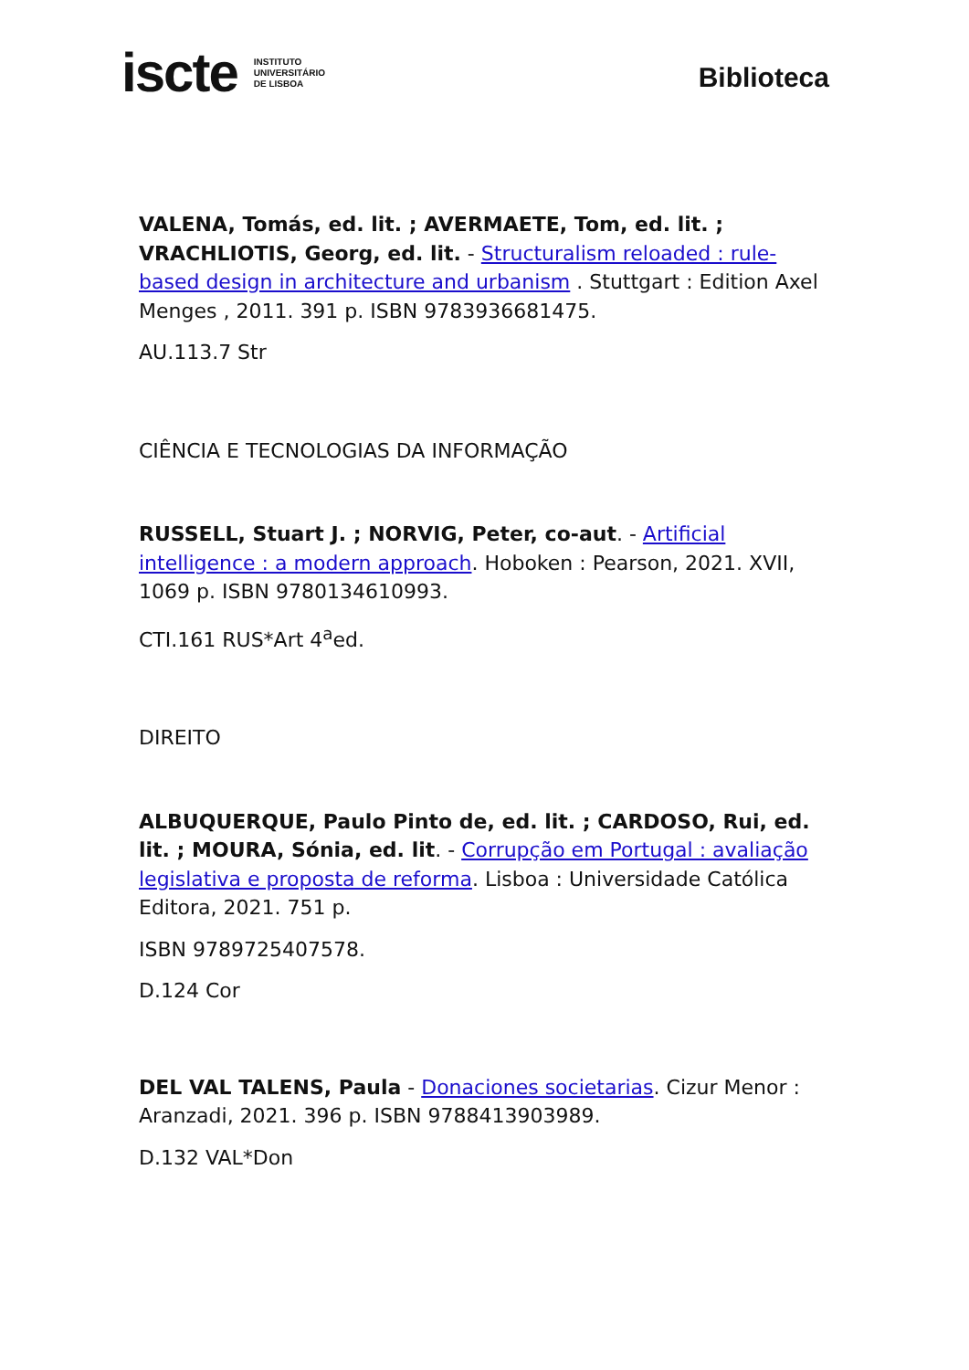iscte INSTITUTO
UNIVERSITÁRIO
DE LISBOA
Biblioteca
VALENA, Tomás, ed. lit. ; AVERMAETE, Tom, ed. lit. ; VRACHLIOTIS, Georg, ed. lit. - Structuralism reloaded : rule-based design in architecture and urbanism . Stuttgart : Edition Axel Menges , 2011. 391 p. ISBN 9783936681475.
AU.113.7 Str
CIÊNCIA E TECNOLOGIAS DA INFORMAÇÃO
RUSSELL, Stuart J. ; NORVIG, Peter, co-aut. - Artificial intelligence : a modern approach. Hoboken : Pearson, 2021. XVII, 1069 p. ISBN 9780134610993.
CTI.161 RUS*Art 4<sup>a</sup>ed.
DIREITO
ALBUQUERQUE, Paulo Pinto de, ed. lit. ; CARDOSO, Rui, ed. lit. ; MOURA, Sónia, ed. lit. - Corrupção em Portugal : avaliação legislativa e proposta de reforma. Lisboa : Universidade Católica Editora, 2021. 751 p.
ISBN 9789725407578.
D.124 Cor
DEL VAL TALENS, Paula - Donaciones societarias. Cizur Menor : Aranzadi, 2021. 396 p. ISBN 9788413903989.
D.132 VAL*Don